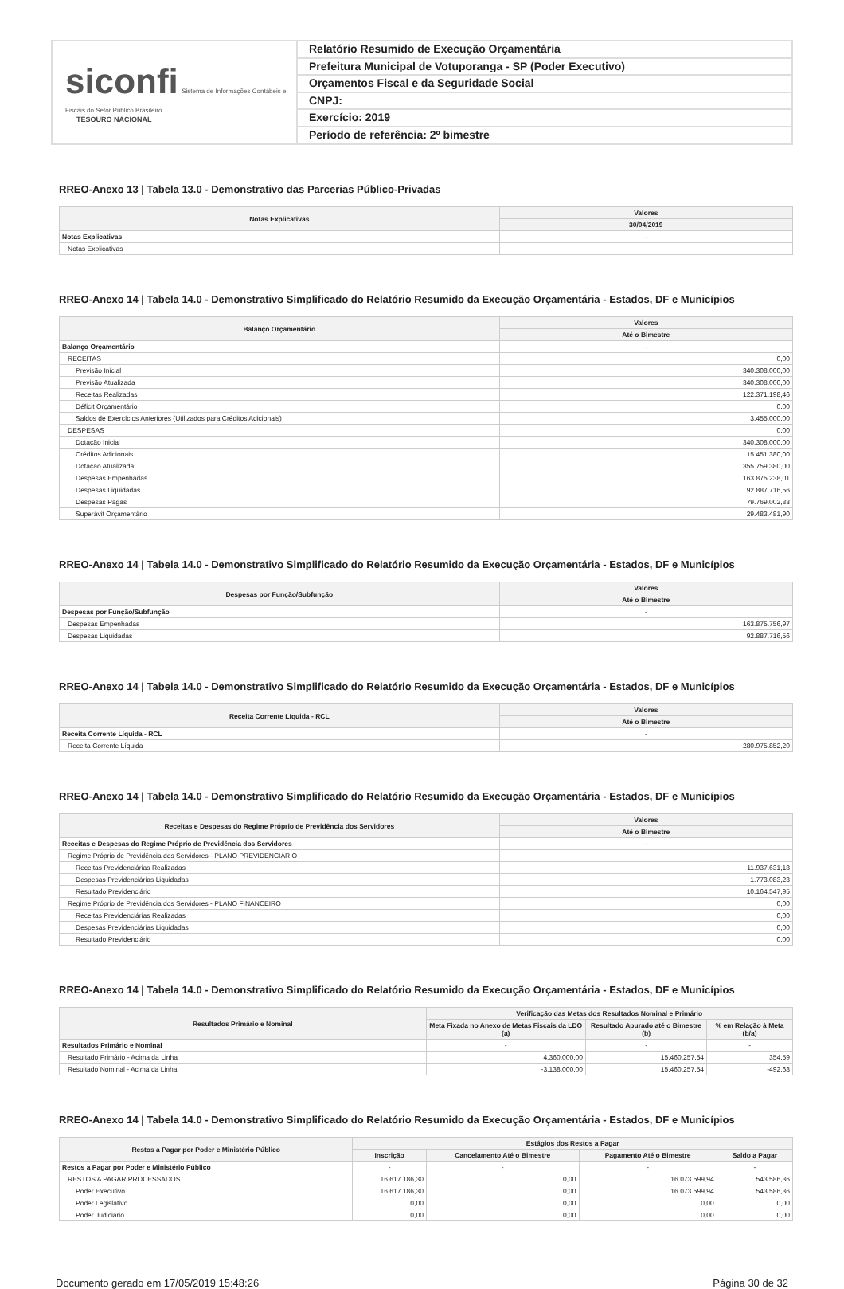siconfi Sistema de Informações Contábeis e Fiscais do Setor Público Brasileiro
TESOURO NACIONAL
Relatório Resumido de Execução Orçamentária
Prefeitura Municipal de Votuporanga - SP (Poder Executivo)
Orçamentos Fiscal e da Seguridade Social
CNPJ:
Exercício: 2019
Período de referência: 2º bimestre
RREO-Anexo 13 | Tabela 13.0 - Demonstrativo das Parcerias Público-Privadas
| Notas Explicativas | Valores |
| --- | --- |
| | 30/04/2019 |
| Notas Explicativas | - |
| Notas Explicativas | |
RREO-Anexo 14 | Tabela 14.0 - Demonstrativo Simplificado do Relatório Resumido da Execução Orçamentária - Estados, DF e Municípios
| Balanço Orçamentário | Valores |
| --- | --- |
| | Até o Bimestre |
| Balanço Orçamentário | - |
| RECEITAS | 0,00 |
| Previsão Inicial | 340.308.000,00 |
| Previsão Atualizada | 340.308.000,00 |
| Receitas Realizadas | 122.371.198,46 |
| Déficit Orçamentário | 0,00 |
| Saldos de Exercícios Anteriores (Utilizados para Créditos Adicionais) | 3.455.000,00 |
| DESPESAS | 0,00 |
| Dotação Inicial | 340.308.000,00 |
| Créditos Adicionais | 15.451.380,00 |
| Dotação Atualizada | 355.759.380,00 |
| Despesas Empenhadas | 163.875.238,01 |
| Despesas Liquidadas | 92.887.716,56 |
| Despesas Pagas | 79.769.002,83 |
| Superávit Orçamentário | 29.483.481,90 |
RREO-Anexo 14 | Tabela 14.0 - Demonstrativo Simplificado do Relatório Resumido da Execução Orçamentária - Estados, DF e Municípios
| Despesas por Função/Subfunção | Valores |
| --- | --- |
| | Até o Bimestre |
| Despesas por Função/Subfunção | - |
| Despesas Empenhadas | 163.875.756,97 |
| Despesas Liquidadas | 92.887.716,56 |
RREO-Anexo 14 | Tabela 14.0 - Demonstrativo Simplificado do Relatório Resumido da Execução Orçamentária - Estados, DF e Municípios
| Receita Corrente Líquida - RCL | Valores |
| --- | --- |
| | Até o Bimestre |
| Receita Corrente Líquida - RCL | - |
| Receita Corrente Líquida | 280.975.852,20 |
RREO-Anexo 14 | Tabela 14.0 - Demonstrativo Simplificado do Relatório Resumido da Execução Orçamentária - Estados, DF e Municípios
| Receitas e Despesas do Regime Próprio de Previdência dos Servidores | Valores |
| --- | --- |
| | Até o Bimestre |
| Receitas e Despesas do Regime Próprio de Previdência dos Servidores | - |
| Regime Próprio de Previdência dos Servidores - PLANO PREVIDENCIÁRIO | |
| Receitas Previdenciárias Realizadas | 11.937.631,18 |
| Despesas Previdenciárias Liquidadas | 1.773.083,23 |
| Resultado Previdenciário | 10.164.547,95 |
| Regime Próprio de Previdência dos Servidores - PLANO FINANCEIRO | 0,00 |
| Receitas Previdenciárias Realizadas | 0,00 |
| Despesas Previdenciárias Liquidadas | 0,00 |
| Resultado Previdenciário | 0,00 |
RREO-Anexo 14 | Tabela 14.0 - Demonstrativo Simplificado do Relatório Resumido da Execução Orçamentária - Estados, DF e Municípios
| Resultados Primário e Nominal | Verificação das Metas dos Resultados Nominal e Primário | | |
| --- | --- | --- | --- |
| | Meta Fixada no Anexo de Metas Fiscais da LDO (a) | Resultado Apurado até o Bimestre (b) | % em Relação à Meta (b/a) |
| Resultados Primário e Nominal | - | - | - |
| Resultado Primário - Acima da Linha | 4.360.000,00 | 15.460.257,54 | 354,59 |
| Resultado Nominal - Acima da Linha | -3.138.000,00 | 15.460.257,54 | -492,68 |
RREO-Anexo 14 | Tabela 14.0 - Demonstrativo Simplificado do Relatório Resumido da Execução Orçamentária - Estados, DF e Municípios
| Restos a Pagar por Poder e Ministério Público | Estágios dos Restos a Pagar | | | |
| --- | --- | --- | --- | --- |
| | Inscrição | Cancelamento Até o Bimestre | Pagamento Até o Bimestre | Saldo a Pagar |
| Restos a Pagar por Poder e Ministério Público | - | - | - | - |
| RESTOS A PAGAR PROCESSADOS | 16.617.186,30 | 0,00 | 16.073.599,94 | 543.586,36 |
| Poder Executivo | 16.617.186,30 | 0,00 | 16.073.599,94 | 543.586,36 |
| Poder Legislativo | 0,00 | 0,00 | 0,00 | 0,00 |
| Poder Judiciário | 0,00 | 0,00 | 0,00 | 0,00 |
Documento gerado em 17/05/2019 15:48:26 Página 30 de 32